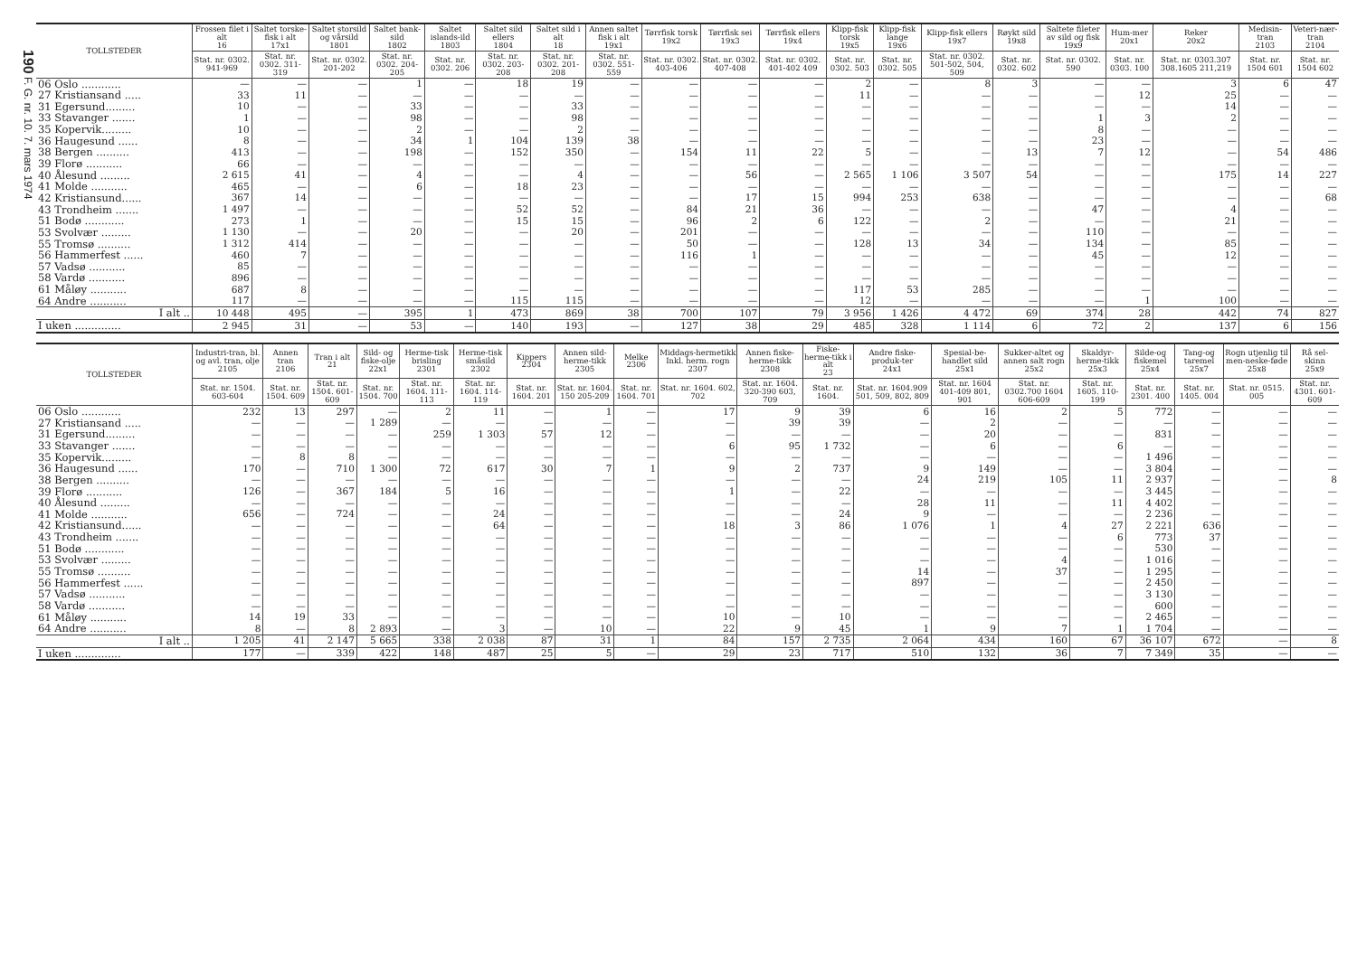190 F. G. nr. 10. 7. mars 1974
| TOLLSTEDER | Frossen filet i alt 16 | Saltet torske-fisk i alt 17x1 | Saltet storsild og vårsild 1801 | Saltet bank-sild 1802 | Saltet islands-ild 1803 | Saltet sild ellers 1804 | Saltet sild i alt 18 | Annen saltet fisk i alt 19x1 | Tørrfisk torsk 19x2 | Tørrfisk sei 19x3 | Tørrfisk ellers 19x4 | Klipp-fisk torsk 19x5 | Klipp-fisk lange 19x6 | Klipp-fisk ellers 19x7 | Røykt sild 19x8 | Saltete fileter av sild og fisk 19x9 | Hum-mer 20x1 | Reker 20x2 | Medisin-tran 2103 | Veteri-nær-tran 2104 |
| --- | --- | --- | --- | --- | --- | --- | --- | --- | --- | --- | --- | --- | --- | --- | --- | --- | --- | --- | --- | --- |
| | Stat. nr. 0302. 941-969 | Stat. nr. 0302. 311-319 | Stat. nr. 0302. 201-202 | Stat. nr. 0302. 204-205 | Stat. nr. 0302. 206 | Stat. nr. 0302. 203-208 | Stat. nr. 0302. 201-208 | Stat. nr. 0302. 551-559 | Stat. nr. 0302. 403-406 | Stat. nr. 0302. 407-408 | Stat. nr. 0302. 401-402 409 | Stat. nr. 0302. 503 | Stat. nr. 0302. 505 | Stat. nr. 0302. 501-502, 504, 509 | Stat. nr. 0302. 602 | Stat. nr. 0302. 590 | Stat. nr. 0303. 100 | Stat. nr. 0303.307 308.1605 211,219 | Stat. nr. 1504 601 | Stat. nr. 1504 602 |
| 06 Oslo ............ | — | — | — | 1 | — | 18 | 19 | — | — | — | — | 2 | — | 8 | 3 | — | — | 3 | 6 | 47 |
| 27 Kristiansand ..... | 33 | 11 | — | — | — | — | — | — | — | — | — | 11 | — | — | — | — | 12 | 25 | — | — |
| 31 Egersund......... | 10 | — | — | 33 | — | — | 33 | — | — | — | — | — | — | — | — | — | — | 14 | — | — |
| 33 Stavanger ....... | 1 | — | — | 98 | — | — | 98 | — | — | — | — | — | — | — | — | 1 | 3 | 2 | — | — |
| 35 Kopervik......... | 10 | — | — | 2 | — | — | 2 | — | — | — | — | — | — | — | — | 8 | — | — | — | — |
| 36 Haugesund ...... | 8 | — | — | 34 | 1 | 104 | 139 | 38 | — | — | — | — | — | — | — | 23 | — | — | — | — |
| 38 Bergen .......... | 413 | — | — | 198 | — | 152 | 350 | — | 154 | 11 | 22 | 5 | — | — | 13 | 7 | 12 | — | 54 | 486 |
| 39 Florø ........... | 66 | — | — | — | — | — | — | — | — | — | — | — | — | — | — | — | — | — | — | — |
| 40 Ålesund ......... | 2 615 | 41 | — | 4 | — | — | 4 | — | — | 56 | — | 2 565 | 1 106 | 3 507 | 54 | — | — | 175 | 14 | 227 |
| 41 Molde ........... | 465 | — | — | 6 | — | 18 | 23 | — | — | — | — | — | — | — | — | — | — | — | — | — |
| 42 Kristiansund...... | 367 | 14 | — | — | — | — | — | — | — | 17 | 15 | 994 | 253 | 638 | — | — | — | — | — | 68 |
| 43 Trondheim ....... | 1 497 | — | — | — | — | 52 | 52 | — | 84 | 21 | 36 | — | — | — | — | 47 | — | 4 | — | — |
| 51 Bodø ............ | 273 | 1 | — | — | — | 15 | 15 | — | 96 | 2 | 6 | 122 | — | 2 | — | — | — | 21 | — | — |
| 53 Svolvær ......... | 1 130 | — | — | 20 | — | — | 20 | — | 201 | — | — | — | — | — | — | 110 | — | — | — | — |
| 55 Tromsø .......... | 1 312 | 414 | — | — | — | — | — | — | 50 | — | — | 128 | 13 | 34 | — | 134 | — | 85 | — | — |
| 56 Hammerfest ...... | 460 | 7 | — | — | — | — | — | — | 116 | 1 | — | — | — | — | — | 45 | — | 12 | — | — |
| 57 Vadsø ........... | 85 | — | — | — | — | — | — | — | — | — | — | — | — | — | — | — | — | — | — | — |
| 58 Vardø ........... | 896 | — | — | — | — | — | — | — | — | — | — | — | — | — | — | — | — | — | — | — |
| 61 Måløy ........... | 687 | 8 | — | — | — | — | — | — | — | — | — | 117 | 53 | 285 | — | — | — | — | — | — |
| 64 Andre ........... | 117 | — | — | — | — | 115 | 115 | — | — | — | — | 12 | — | — | — | — | 1 | 100 | — | — |
| I alt .. | 10 448 | 495 | — | 395 | 1 | 473 | 869 | 38 | 700 | 107 | 79 | 3 956 | 1 426 | 4 472 | 69 | 374 | 28 | 442 | 74 | 827 |
| I uken .............. | 2 945 | 31 | — | 53 | — | 140 | 193 | — | 127 | 38 | 29 | 485 | 328 | 1 114 | 6 | 72 | 2 | 137 | 6 | 156 |
| TOLLSTEDER | Industri-tran, bl. og avl. tran, olje 2105 | Annen tran 2106 | Tran i alt 21 | Sild- og fiske-olje 22x1 | Herme-tisk brisling 2301 | Herme-tisk småsild 2302 | Kippers 2304 | Annen sild-herme-tikk 2305 | Melke 2306 | Middags-hermetikk Inkl. herm. rogn 2307 | Annen fiske-herme-tikk 2308 | Fiske-herme-tikk i alt 23 | Andre fiske-produk-ter 24x1 | Spesial-be-handlet sild 25x1 | Sukker-altet og annen salt rogn 25x2 | Skaldyr-herme-tikk 25x3 | Silde-og fiskemel 25x4 | Tang-og taremel 25x7 | Rogn utjenlig til men-neske-føde 25x8 | Rå sel-skinn 25x9 |
| --- | --- | --- | --- | --- | --- | --- | --- | --- | --- | --- | --- | --- | --- | --- | --- | --- | --- | --- | --- | --- |
| | Stat. nr. 1504. 603-604 | Stat. nr. 1504. 609 | Stat. nr. 1504. 601-609 | Stat. nr. 1504. 700 | Stat. nr. 1604. 111-113 | Stat. nr. 1604. 114-119 | Stat. nr. 1604. 201 | Stat. nr. 1604. 150 205-209 | Stat. nr. 1604. 701 | Stat. nr. 1604. 602, 702 | Stat. nr. 1604. 320-390 603, 709 | Stat. nr. 1604. | Stat. nr. 1604.909 501, 509, 802, 809 | Stat. nr. 1604 401-409 801, 901 | Stat. nr. 0302.700 1604 606-609 | Stat. nr. 1605. 110-199 | Stat. nr. 2301. 400 | Stat. nr. 1405. 004 | Stat. nr. 0515. 005 | Stat. nr. 4301. 601-609 |
| 06 Oslo ............ | 232 | 13 | 297 | — | 2 | 11 | — | 1 | — | 17 | 9 | 39 | 6 | 16 | 2 | 5 | 772 | — | — | — |
| 27 Kristiansand ..... | — | — | — | 1 289 | — | — | — | — | — | — | 39 | 39 | — | 2 | — | — | — | — | — | — |
| 31 Egersund......... | — | — | — | — | 259 | 1 303 | 57 | 12 | — | — | — | — | — | 20 | — | — | 831 | — | — | — |
| 33 Stavanger ....... | — | — | — | — | — | — | — | — | — | 6 | 95 | 1 732 | — | 6 | — | 6 | — | — | — | — |
| 35 Kopervik......... | — | 8 | 8 | — | — | — | — | — | — | — | — | — | — | — | — | — | 1 496 | — | — | — |
| 36 Haugesund ...... | 170 | — | 710 | 1 300 | 72 | 617 | 30 | 7 | 1 | 9 | 2 | 737 | 9 | 149 | — | — | 3 804 | — | — | — |
| 38 Bergen .......... | — | — | — | — | — | — | — | — | — | — | — | — | 24 | 219 | 105 | 11 | 2 937 | — | — | 8 |
| 39 Florø ........... | 126 | — | 367 | 184 | 5 | 16 | — | — | — | 1 | — | 22 | — | — | — | — | 3 445 | — | — | — |
| 40 Ålesund ......... | — | — | — | — | — | — | — | — | — | — | — | — | 28 | 11 | — | 11 | 4 402 | — | — | — |
| 41 Molde ........... | 656 | — | 724 | — | — | 24 | — | — | — | — | — | 24 | 9 | — | — | — | 2 236 | — | — | — |
| 42 Kristiansund...... | — | — | — | — | — | 64 | — | — | — | 18 | 3 | 86 | 1 076 | 1 | 4 | 27 | 2 221 | 636 | — | — |
| 43 Trondheim ....... | — | — | — | — | — | — | — | — | — | — | — | — | — | — | — | 6 | 773 | 37 | — | — |
| 51 Bodø ............ | — | — | — | — | — | — | — | — | — | — | — | — | — | — | — | — | 530 | — | — | — |
| 53 Svolvær ......... | — | — | — | — | — | — | — | — | — | — | — | — | — | — | 4 | — | 1 016 | — | — | — |
| 55 Tromsø .......... | — | — | — | — | — | — | — | — | — | — | — | — | 14 | — | 37 | — | 1 295 | — | — | — |
| 56 Hammerfest ...... | — | — | — | — | — | — | — | — | — | — | — | — | 897 | — | — | — | 2 450 | — | — | — |
| 57 Vadsø ........... | — | — | — | — | — | — | — | — | — | — | — | — | — | — | — | — | 3 130 | — | — | — |
| 58 Vardø ........... | — | — | — | — | — | — | — | — | — | — | — | — | — | — | — | — | 600 | — | — | — |
| 61 Måløy ........... | 14 | 19 | 33 | — | — | — | — | — | — | 10 | — | 10 | — | — | — | — | 2 465 | — | — | — |
| 64 Andre ........... | 8 | — | 8 | 2 893 | — | 3 | — | 10 | — | 22 | 9 | 45 | 1 | 9 | 7 | 1 | 1 704 | — | — | — |
| I alt .. | 1 205 | 41 | 2 147 | 5 665 | 338 | 2 038 | 87 | 31 | 1 | 84 | 157 | 2 735 | 2 064 | 434 | 160 | 67 | 36 107 | 672 | — | 8 |
| I uken .............. | 177 | — | 339 | 422 | 148 | 487 | 25 | 5 | — | 29 | 23 | 717 | 510 | 132 | 36 | 7 | 7 349 | 35 | — | — |